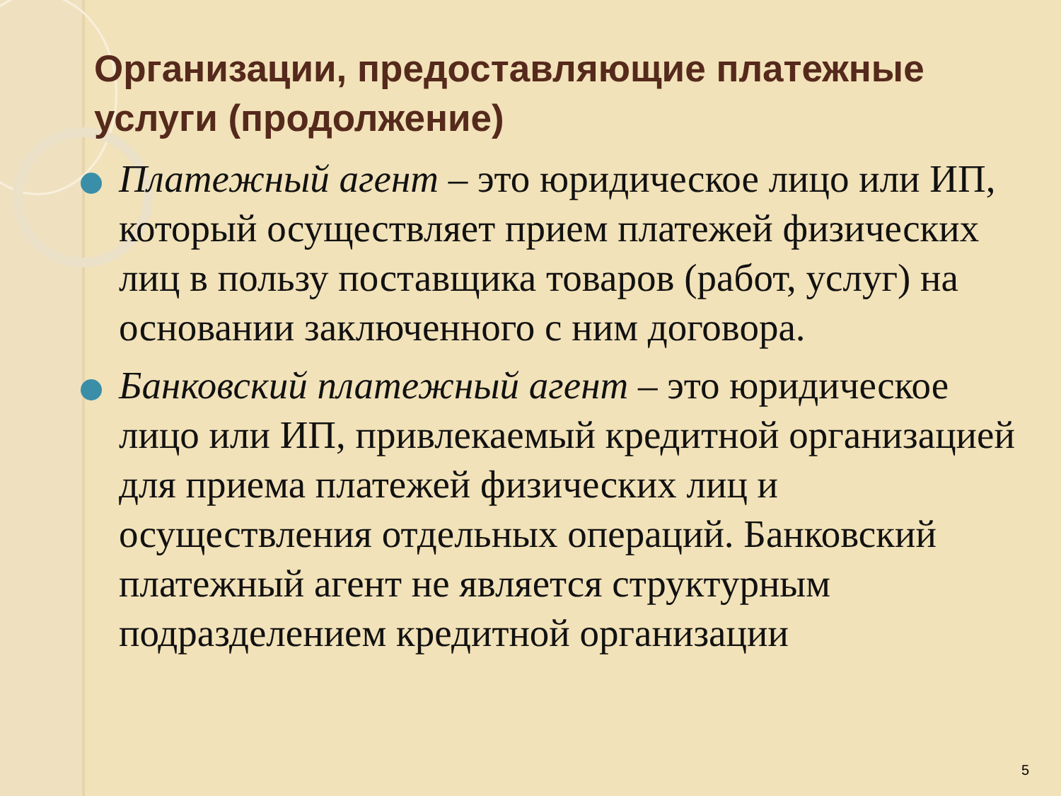Организации, предоставляющие платежные услуги (продолжение)
Платежный агент – это юридическое лицо или ИП, который осуществляет прием платежей физических лиц в пользу поставщика товаров (работ, услуг) на основании заключенного с ним договора.
Банковский платежный агент – это юридическое лицо или ИП, привлекаемый кредитной организацией для приема платежей физических лиц и осуществления отдельных операций. Банковский платежный агент не является структурным подразделением кредитной организации
5